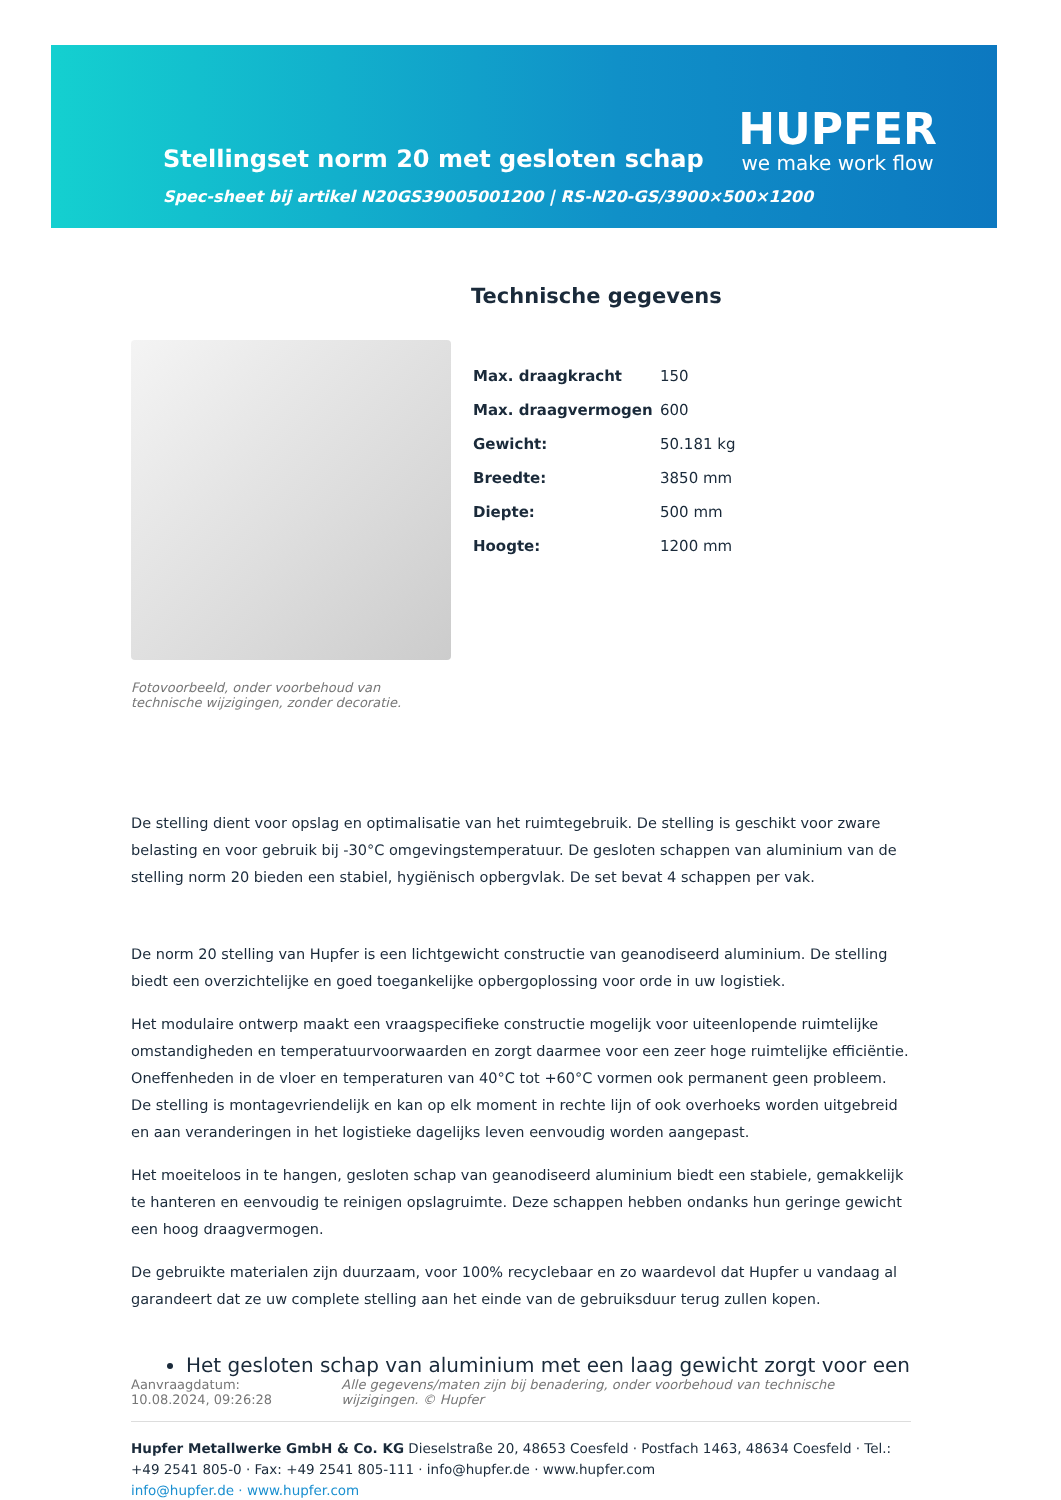Stellingset norm 20 met gesloten schap
Spec-sheet bij artikel N20GS39005001200 | RS-N20-GS/3900×500×1200
HUPFER
we make work flow
Fotovoorbeeld, onder voorbehoud van technische wijzigingen, zonder decoratie.
Technische gegevens
| Max. draagkracht | 150 |
| Max. draagvermogen | 600 |
| Gewicht: | 50.181 kg |
| Breedte: | 3850 mm |
| Diepte: | 500 mm |
| Hoogte: | 1200 mm |
De stelling dient voor opslag en optimalisatie van het ruimtegebruik. De stelling is geschikt voor zware belasting en voor gebruik bij -30°C omgevingstemperatuur. De gesloten schappen van aluminium van de stelling norm 20 bieden een stabiel, hygiënisch opbergvlak. De set bevat 4 schappen per vak.
De norm 20 stelling van Hupfer is een lichtgewicht constructie van geanodiseerd aluminium. De stelling biedt een overzichtelijke en goed toegankelijke opbergoplossing voor orde in uw logistiek.
Het modulaire ontwerp maakt een vraagspecifieke constructie mogelijk voor uiteenlopende ruimtelijke omstandigheden en temperatuurvoorwaarden en zorgt daarmee voor een zeer hoge ruimtelijke efficiëntie. Oneffenheden in de vloer en temperaturen van 40°C tot +60°C vormen ook permanent geen probleem. De stelling is montagevriendelijk en kan op elk moment in rechte lijn of ook overhoeks worden uitgebreid en aan veranderingen in het logistieke dagelijks leven eenvoudig worden aangepast.
Het moeiteloos in te hangen, gesloten schap van geanodiseerd aluminium biedt een stabiele, gemakkelijk te hanteren en eenvoudig te reinigen opslagruimte. Deze schappen hebben ondanks hun geringe gewicht een hoog draagvermogen.
De gebruikte materialen zijn duurzaam, voor 100% recyclebaar en zo waardevol dat Hupfer u vandaag al garandeert dat ze uw complete stelling aan het einde van de gebruiksduur terug zullen kopen.
Het gesloten schap van aluminium met een laag gewicht zorgt voor een
Aanvraagdatum: 10.08.2024, 09:26:28
Alle gegevens/maten zijn bij benadering, onder voorbehoud van technische wijzigingen. © Hupfer
Hupfer Metallwerke GmbH & Co. KG Dieselstraße 20, 48653 Coesfeld · Postfach 1463, 48634 Coesfeld · Tel.: +49 2541 805-0 · Fax: +49 2541 805-111 · info@hupfer.de · www.hupfer.com
info@hupfer.de · www.hupfer.com